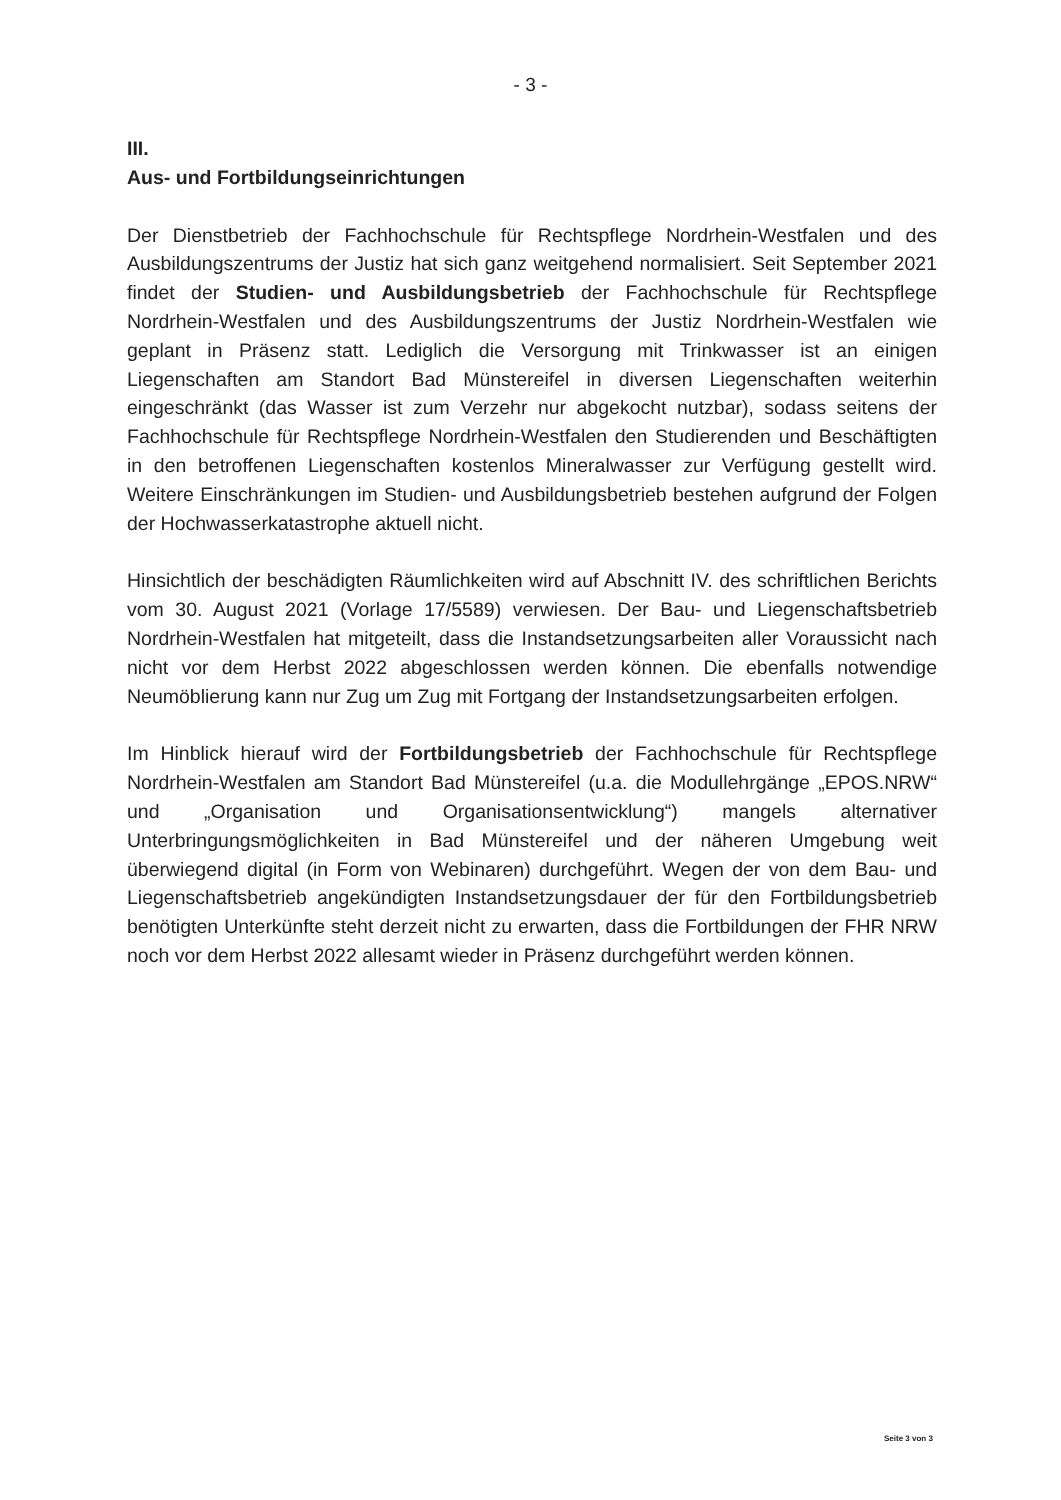- 3 -
III.
Aus- und Fortbildungseinrichtungen
Der Dienstbetrieb der Fachhochschule für Rechtspflege Nordrhein-Westfalen und des Ausbildungszentrums der Justiz hat sich ganz weitgehend normalisiert. Seit September 2021 findet der Studien- und Ausbildungsbetrieb der Fachhochschule für Rechtspflege Nordrhein-Westfalen und des Ausbildungszentrums der Justiz Nordrhein-Westfalen wie geplant in Präsenz statt. Lediglich die Versorgung mit Trinkwasser ist an einigen Liegenschaften am Standort Bad Münstereifel in diversen Liegenschaften weiterhin eingeschränkt (das Wasser ist zum Verzehr nur abgekocht nutzbar), sodass seitens der Fachhochschule für Rechtspflege Nordrhein-Westfalen den Studierenden und Beschäftigten in den betroffenen Liegenschaften kostenlos Mineralwasser zur Verfügung gestellt wird. Weitere Einschränkungen im Studien- und Ausbildungsbetrieb bestehen aufgrund der Folgen der Hochwasserkatastrophe aktuell nicht.
Hinsichtlich der beschädigten Räumlichkeiten wird auf Abschnitt IV. des schriftlichen Berichts vom 30. August 2021 (Vorlage 17/5589) verwiesen. Der Bau- und Liegenschaftsbetrieb Nordrhein-Westfalen hat mitgeteilt, dass die Instandsetzungsarbeiten aller Voraussicht nach nicht vor dem Herbst 2022 abgeschlossen werden können. Die ebenfalls notwendige Neumöblierung kann nur Zug um Zug mit Fortgang der Instandsetzungsarbeiten erfolgen.
Im Hinblick hierauf wird der Fortbildungsbetrieb der Fachhochschule für Rechtspflege Nordrhein-Westfalen am Standort Bad Münstereifel (u.a. die Modullehrgänge „EPOS.NRW“ und „Organisation und Organisationsentwicklung“) mangels alternativer Unterbringungsmöglichkeiten in Bad Münstereifel und der näheren Umgebung weit überwiegend digital (in Form von Webinaren) durchgeführt. Wegen der von dem Bau- und Liegenschaftsbetrieb angekündigten Instandsetzungsdauer der für den Fortbildungsbetrieb benötigten Unterkünfte steht derzeit nicht zu erwarten, dass die Fortbildungen der FHR NRW noch vor dem Herbst 2022 allesamt wieder in Präsenz durchgeführt werden können.
Seite 3 von 3